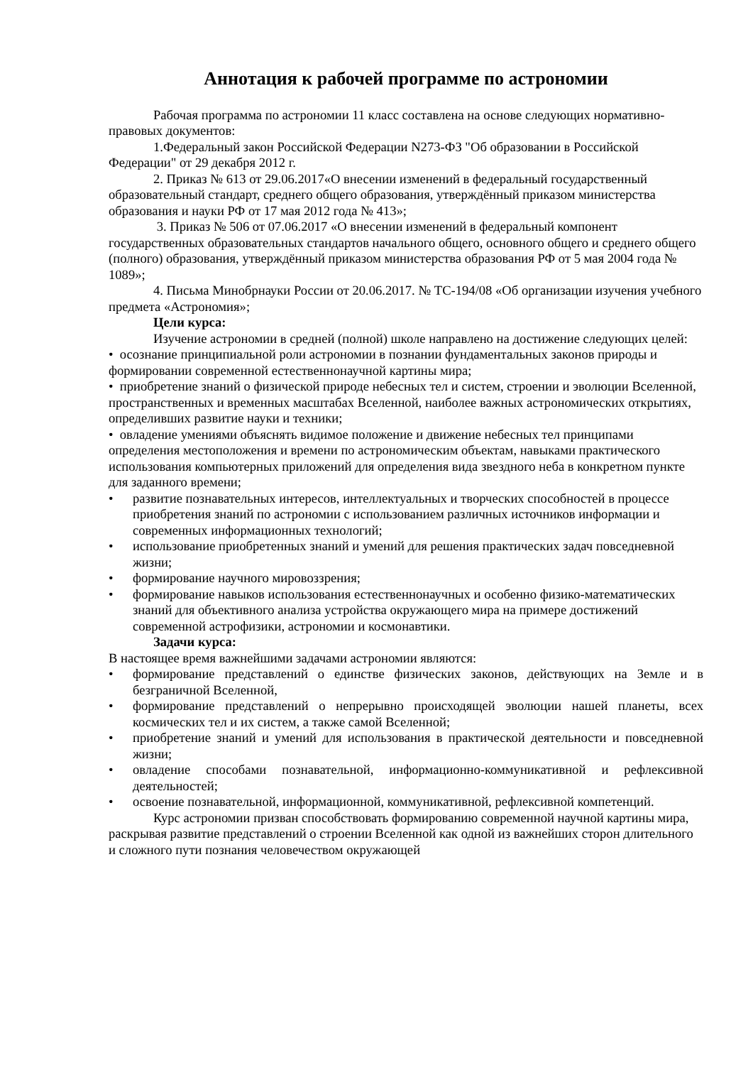Аннотация к рабочей программе по астрономии
Рабочая программа по астрономии 11 класс составлена на основе следующих нормативно-правовых документов:
1.Федеральный закон Российской Федерации N273-ФЗ "Об образовании в Российской Федерации" от 29 декабря 2012 г.
2. Приказ № 613 от 29.06.2017«О внесении изменений в федеральный государственный образовательный стандарт, среднего общего образования, утверждённый приказом министерства образования и науки РФ от 17 мая 2012 года № 413»;
3. Приказ № 506 от 07.06.2017 «О внесении изменений в федеральный компонент государственных образовательных стандартов начального общего, основного общего и среднего общего (полного) образования, утверждённый приказом министерства образования РФ от 5 мая 2004 года № 1089»;
4. Письма Минобрнауки России от 20.06.2017. № ТС-194/08 «Об организации изучения учебного предмета «Астрономия»;
Цели курса:
Изучение астрономии в средней (полной) школе направлено на достижение следующих целей:
• осознание принципиальной роли астрономии в познании фундаментальных законов природы и формировании современной естественнонаучной картины мира;
• приобретение знаний о физической природе небесных тел и систем, строении и эволюции Вселенной, пространственных и временных масштабах Вселенной, наиболее важных астрономических открытиях, определивших развитие науки и техники;
• овладение умениями объяснять видимое положение и движение небесных тел принципами определения местоположения и времени по астрономическим объектам, навыками практического использования компьютерных приложений для определения вида звездного неба в конкретном пункте для заданного времени;
• развитие познавательных интересов, интеллектуальных и творческих способностей в процессе приобретения знаний по астрономии с использованием различных источников информации и современных информационных технологий;
• использование приобретенных знаний и умений для решения практических задач повседневной жизни;
• формирование научного мировоззрения;
• формирование навыков использования естественнонаучных и особенно физико-математических знаний для объективного анализа устройства окружающего мира на примере достижений современной астрофизики, астрономии и космонавтики.
Задачи курса:
В настоящее время важнейшими задачами астрономии являются:
• формирование представлений о единстве физических законов, действующих на Земле и в безграничной Вселенной,
• формирование представлений о непрерывно происходящей эволюции нашей планеты, всех космических тел и их систем, а также самой Вселенной;
• приобретение знаний и умений для использования в практической деятельности и повседневной жизни;
• овладение способами познавательной, информационно-коммуникативной и рефлексивной деятельностей;
• освоение познавательной, информационной, коммуникативной, рефлексивной компетенций.
Курс астрономии призван способствовать формированию современной научной картины мира, раскрывая развитие представлений о строении Вселенной как одной из важнейших сторон длительного и сложного пути познания человечеством окружающей